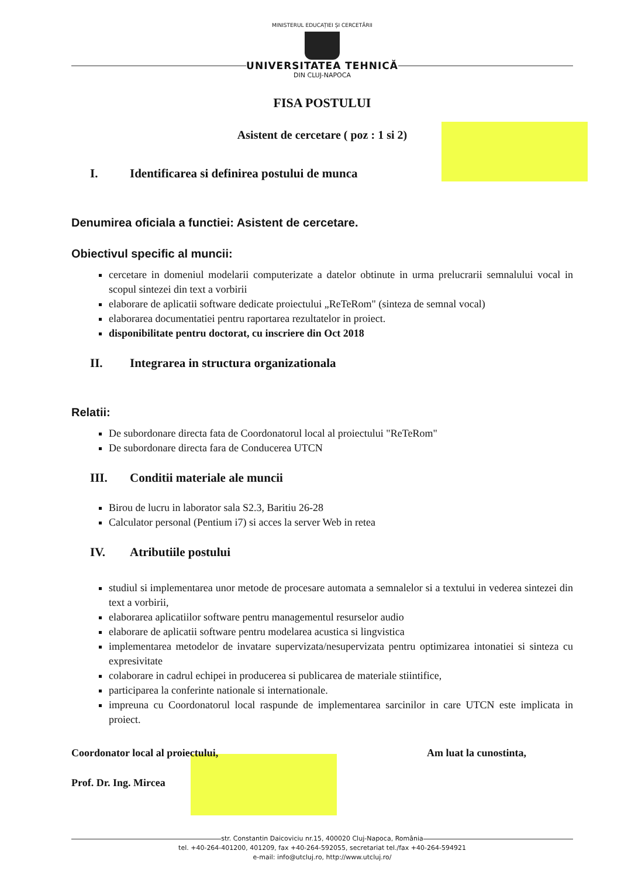MINISTERUL EDUCAȚIEI ȘI CERCETĂRII
UNIVERSITATEA TEHNICĂ
DIN CLUJ-NAPOCA
FISA POSTULUI
Asistent de cercetare ( poz : 1 si 2)
I. Identificarea si definirea postului de munca
Denumirea oficiala a functiei: Asistent de cercetare.
Obiectivul specific al muncii:
cercetare in domeniul modelarii computerizate a datelor obtinute in urma prelucrarii semnalului vocal in scopul sintezei din text a vorbirii
elaborare de aplicatii software dedicate proiectului „ReTeRom" (sinteza de semnal vocal)
elaborarea documentatiei pentru raportarea rezultatelor in proiect.
disponibilitate pentru doctorat, cu inscriere din Oct 2018
II. Integrarea in structura organizationala
Relatii:
De subordonare directa fata de Coordonatorul local al proiectului "ReTeRom"
De subordonare directa fara de Conducerea UTCN
III. Conditii materiale ale muncii
Birou de lucru in laborator sala S2.3, Baritiu 26-28
Calculator personal (Pentium i7) si acces la server Web in retea
IV. Atributiile postului
studiul si implementarea unor metode de procesare automata a semnalelor si a textului in vederea sintezei din text a vorbirii,
elaborarea aplicatiilor software pentru managementul resurselor audio
elaborare de aplicatii software pentru modelarea acustica si lingvistica
implementarea metodelor de invatare supervizata/nesupervizata pentru optimizarea intonatiei si sinteza cu expresivitate
colaborare in cadrul echipei in producerea si publicarea de materiale stiintifice,
participarea la conferinte nationale si internationale.
impreuna cu Coordonatorul local raspunde de implementarea sarcinilor in care UTCN este implicata in proiect.
Coordonator local al proiectului, Am luat la cunostinta,
Prof. Dr. Ing. Mircea
str. Constantin Daicoviciu nr.15, 400020 Cluj-Napoca, România
tel. +40-264-401200, 401209, fax +40-264-592055, secretariat tel./fax +40-264-594921
e-mail: info@utcluj.ro, http://www.utcluj.ro/